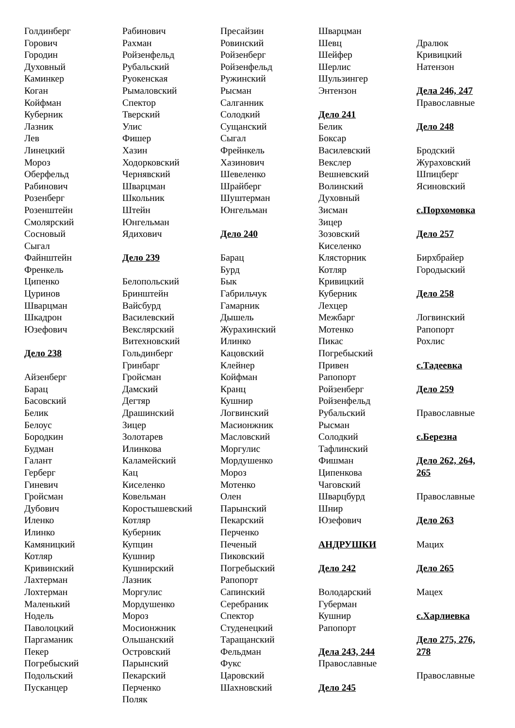Голдинберг
Горович
Городин
Духовный
Каминкер
Коган
Койфман
Куберник
Лазник
Лев
Линецкий
Мороз
Оберфельд
Рабинович
Розенберг
Розенштейн
Смолярский
Сосновый
Сыгал
Файнштейн
Френкель
Ципенко
Цуринов
Шварцман
Шкадрон
Юзефович
Дело 238
Айзенберг
Барац
Басовский
Белик
Белоус
Бородкин
Будман
Галант
Герберг
Гиневич
Гройсман
Дубович
Иленко
Илинко
Камяницкий
Котляр
Кривинский
Лахтерман
Лохтерман
Маленький
Нодель
Паволоцкий
Паргаманик
Пекер
Погребыский
Подольский
Пусканцер
Рабинович
Рахман
Ройзенфельд
Рубальский
Руокенская
Рымаловский
Спектор
Тверский
Улис
Фишер
Хазин
Ходорковский
Чернявский
Шварцман
Школьник
Штейн
Юнгельман
Ядихович
Дело 239
Белопольский
Бринштейн
Вайсбурд
Василевский
Векслярский
Витехновский
Гольдинберг
Гринбарг
Гройсман
Дамский
Дегтяр
Драшинский
Зицер
Золотарев
Илинкова
Каламейский
Кац
Киселенко
Ковельман
Коростышевский
Котляр
Куберник
Купцин
Кушнир
Кушнирский
Лазник
Моргулис
Мордушенко
Мороз
Мосионжник
Ольшанский
Островский
Парынский
Пекарский
Перченко
Поляк
Пресайзин
Ровинский
Ройзенберг
Ройзенфельд
Ружинский
Рысман
Салганник
Солодкий
Сущанский
Сыгал
Фрейнкель
Хазинович
Шевеленко
Шрайберг
Шуштерман
Юнгельман
Дело 240
Барац
Бурд
Бык
Габрильчук
Гамарник
Дышель
Журахинский
Илинко
Кацовский
Клейнер
Койфман
Кранц
Кушнир
Логвинский
Масионжник
Масловский
Моргулис
Мордушенко
Мороз
Мотенко
Олен
Парынский
Пекарский
Перченко
Печеный
Пиковский
Погребыский
Рапопорт
Сапинский
Серебраник
Спектор
Студенецкий
Таращанский
Фельдман
Фукс
Царовский
Шахновский
Шварцман
Шевц
Шейфер
Шерлис
Шульзингер
Энтензон
Дело 241
Белик
Боксар
Василевский
Векслер
Вешневский
Волинский
Духовный
Зисман
Зицер
Зозовский
Киселенко
Клясторник
Котляр
Кривицкий
Куберник
Лехцер
Межбарг
Мотенко
Пикас
Погребыский
Привен
Рапопорт
Ройзенберг
Ройзенфельд
Рубальский
Рысман
Солодкий
Тафлинский
Фишман
Ципенкова
Чаговский
Шварцбурд
Шнир
Юзефович
АНДРУШКИ
Дело 242
Володарский
Губерман
Кушнир
Рапопорт
Дела 243, 244
Православные
Дело 245
Дралюк
Кривицкий
Натензон
Дела 246, 247
Православные
Дело 248
Бродский
Жураховский
Шпицберг
Ясиновский
с.Порхомовка
Дело 257
Бирхбрайер
Городыский
Дело 258
Логвинский
Рапопорт
Рохлис
с.Тадеевка
Дело 259
Православные
с.Березна
Дело 262, 264,
265
Православные
Дело 263
Мацих
Дело 265
Мацех
с.Харлиевка
Дело 275, 276,
278
Православные